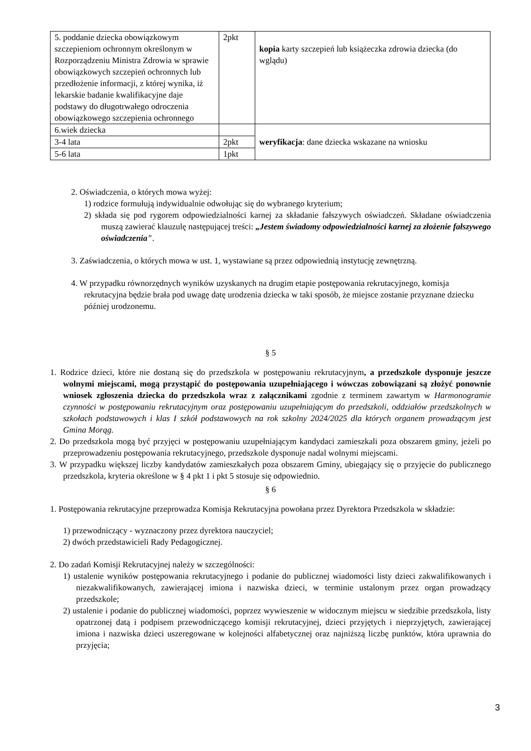| 5. poddanie dziecka obowiązkowym szczepieniom ochronnym określonym w Rozporządzeniu Ministra Zdrowia w sprawie obowiązkowych szczepień ochronnych lub przedłożenie informacji, z której wynika, iż lekarskie badanie kwalifikacyjne daje podstawy do długotrwałego odroczenia obowiązkowego szczepienia ochronnego | 2pkt | kopia karty szczepień lub książeczka zdrowia dziecka (do wglądu) |
| 6.wiek dziecka | | weryfikacja : dane dziecka wskazane na wniosku |
| 3-4 lata | 2pkt | |
| 5-6 lata | 1pkt | |
2. Oświadczenia, o których mowa wyżej:
1) rodzice formułują indywidualnie odwołując się do wybranego kryterium;
2) składa się pod rygorem odpowiedzialności karnej za składanie fałszywych oświadczeń. Składane oświadczenia muszą zawierać klauzulę następującej treści: „Jestem świadomy odpowiedzialności karnej za złożenie fałszywego oświadczenia".
3. Zaświadczenia, o których mowa w ust. 1, wystawiane są przez odpowiednią instytucję zewnętrzną.
4. W przypadku równorzędnych wyników uzyskanych na drugim etapie postępowania rekrutacyjnego, komisja rekrutacyjna będzie brała pod uwagę datę urodzenia dziecka w taki sposób, że miejsce zostanie przyznane dziecku później urodzonemu.
§ 5
1. Rodzice dzieci, które nie dostaną się do przedszkola w postępowaniu rekrutacyjnym, a przedszkole dysponuje jeszcze wolnymi miejscami, mogą przystąpić do postępowania uzupełniającego i wówczas zobowiązani są złożyć ponownie wniosek zgłoszenia dziecka do przedszkola wraz z załącznikami zgodnie z terminem zawartym w Harmonogramie czynności w postępowaniu rekrutacyjnym oraz postępowaniu uzupełniającym do przedszkoli, oddziałów przedszkolnych w szkołach podstawowych i klas I szkół podstawowych na rok szkolny 2024/2025 dla których organem prowadzącym jest Gmina Morąg.
2. Do przedszkola mogą być przyjęci w postępowaniu uzupełniającym kandydaci zamieszkali poza obszarem gminy, jeżeli po przeprowadzeniu postępowania rekrutacyjnego, przedszkole dysponuje nadal wolnymi miejscami.
3. W przypadku większej liczby kandydatów zamieszkałych poza obszarem Gminy, ubiegający się o przyjęcie do publicznego przedszkola, kryteria określone w § 4 pkt 1 i pkt 5 stosuje się odpowiednio.
§ 6
1. Postępowania rekrutacyjne przeprowadza Komisja Rekrutacyjna powołana przez Dyrektora Przedszkola w składzie:
1) przewodniczący - wyznaczony przez dyrektora nauczyciel;
2) dwóch przedstawicieli Rady Pedagogicznej.
2. Do zadań Komisji Rekrutacyjnej należy w szczególności:
1) ustalenie wyników postępowania rekrutacyjnego i podanie do publicznej wiadomości listy dzieci zakwalifikowanych i niezakwalifikowanych, zawierającej imiona i nazwiska dzieci, w terminie ustalonym przez organ prowadzący przedszkole;
2) ustalenie i podanie do publicznej wiadomości, poprzez wywieszenie w widocznym miejscu w siedzibie przedszkola, listy opatrzonej datą i podpisem przewodniczącego komisji rekrutacyjnej, dzieci przyjętych i nieprzyjętych, zawierającej imiona i nazwiska dzieci uszeregowane w kolejności alfabetycznej oraz najniższą liczbę punktów, która uprawnia do przyjęcia;
3